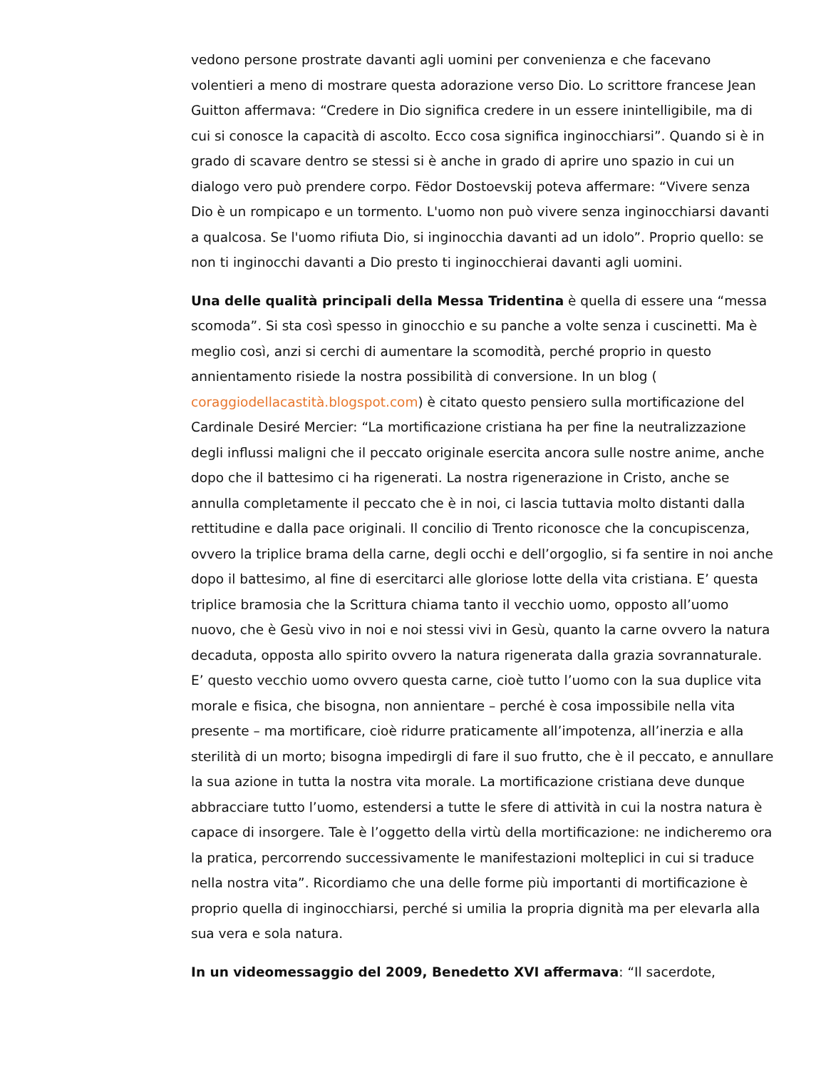vedono persone prostrate davanti agli uomini per convenienza e che facevano volentieri a meno di mostrare questa adorazione verso Dio. Lo scrittore francese Jean Guitton affermava: “Credere in Dio significa credere in un essere inintelligibile, ma di cui si conosce la capacità di ascolto. Ecco cosa significa inginocchiarsi”. Quando si è in grado di scavare dentro se stessi si è anche in grado di aprire uno spazio in cui un dialogo vero può prendere corpo. Fëdor Dostoevskij poteva affermare: “Vivere senza Dio è un rompicapo e un tormento. L'uomo non può vivere senza inginocchiarsi davanti a qualcosa. Se l'uomo rifiuta Dio, si inginocchia davanti ad un idolo”. Proprio quello: se non ti inginocchi davanti a Dio presto ti inginocchierai davanti agli uomini.
Una delle qualità principali della Messa Tridentina è quella di essere una “messa scomoda”. Si sta così spesso in ginocchio e su panche a volte senza i cuscinetti. Ma è meglio così, anzi si cerchi di aumentare la scomodità, perché proprio in questo annientamento risiede la nostra possibilità di conversione. In un blog ( coraggiodellacastità.blogspot.com) è citato questo pensiero sulla mortificazione del Cardinale Desiré Mercier: “La mortificazione cristiana ha per fine la neutralizzazione degli influssi maligni che il peccato originale esercita ancora sulle nostre anime, anche dopo che il battesimo ci ha rigenerati. La nostra rigenerazione in Cristo, anche se annulla completamente il peccato che è in noi, ci lascia tuttavia molto distanti dalla rettitudine e dalla pace originali. Il concilio di Trento riconosce che la concupiscenza, ovvero la triplice brama della carne, degli occhi e dell’orgoglio, si fa sentire in noi anche dopo il battesimo, al fine di esercitarci alle gloriose lotte della vita cristiana. E’ questa triplice bramosia che la Scrittura chiama tanto il vecchio uomo, opposto all’uomo nuovo, che è Gesù vivo in noi e noi stessi vivi in Gesù, quanto la carne ovvero la natura decaduta, opposta allo spirito ovvero la natura rigenerata dalla grazia sovrannaturale. E’ questo vecchio uomo ovvero questa carne, cioè tutto l’uomo con la sua duplice vita morale e fisica, che bisogna, non annientare – perché è cosa impossibile nella vita presente – ma mortificare, cioè ridurre praticamente all’impotenza, all’inerzia e alla sterilità di un morto; bisogna impedirgli di fare il suo frutto, che è il peccato, e annullare la sua azione in tutta la nostra vita morale. La mortificazione cristiana deve dunque abbracciare tutto l’uomo, estendersi a tutte le sfere di attività in cui la nostra natura è capace di insorgere. Tale è l’oggetto della virtù della mortificazione: ne indicheremo ora la pratica, percorrendo successivamente le manifestazioni molteplici in cui si traduce nella nostra vita”. Ricordiamo che una delle forme più importanti di mortificazione è proprio quella di inginocchiarsi, perché si umilia la propria dignità ma per elevarla alla sua vera e sola natura.
In un videomessaggio del 2009, Benedetto XVI affermava: “Il sacerdote,